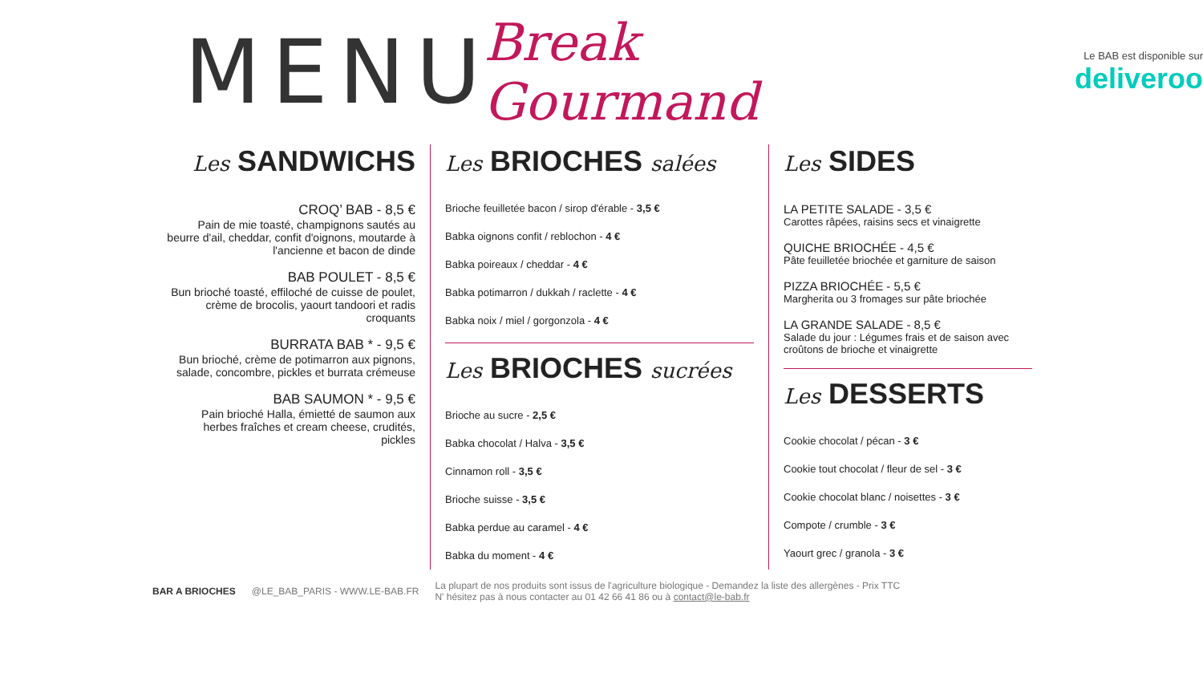MENU Break Gourmand
Le BAB est disponible sur
deliveroo
Les SANDWICHS
CROQ’ BAB - 8,5 €
Pain de mie toasté, champignons sautés au beurre d'ail, cheddar, confit d'oignons, moutarde à l'ancienne et bacon de dinde
BAB POULET - 8,5 €
Bun brioché toasté, effiloché de cuisse de poulet, crème de brocolis, yaourt tandoori et radis croquants
BURRATA BAB * - 9,5 €
Bun brioché, crème de potimarron aux pignons, salade, concombre, pickles et burrata crémeuse
BAB SAUMON * - 9,5 €
Pain brioché Halla, émietté de saumon aux herbes fraîches et cream cheese, crudités, pickles
Les BRIOCHES salées
Brioche feuilletée bacon / sirop d'érable - 3,5 €
Babka oignons confit / reblochon - 4 €
Babka poireaux / cheddar - 4 €
Babka potimarron / dukkah / raclette - 4 €
Babka noix / miel / gorgonzola - 4 €
Les BRIOCHES sucrées
Brioche au sucre - 2,5 €
Babka chocolat / Halva - 3,5 €
Cinnamon roll - 3,5 €
Brioche suisse - 3,5 €
Babka perdue au caramel - 4 €
Babka du moment - 4 €
Les SIDES
LA PETITE SALADE - 3,5 €
Carottes râpées, raisins secs et vinaigrette
QUICHE BRIOCHÉE - 4,5 €
Pâte feuilletée briochée et garniture de saison
PIZZA BRIOCHÉE - 5,5 €
Margherita ou 3 fromages sur pâte briochée
LA GRANDE SALADE - 8,5 €
Salade du jour : Légumes frais et de saison avec croûtons de brioche et vinaigrette
Les DESSERTS
Cookie chocolat / pécan - 3 €
Cookie tout chocolat / fleur de sel - 3 €
Cookie chocolat blanc / noisettes - 3 €
Compote / crumble - 3 €
Yaourt grec / granola - 3 €
BAR A BRIOCHES @LE_BAB_PARIS - WWW.LE-BAB.FR La plupart de nos produits sont issus de l'agriculture biologique - Demandez la liste des allergènes - Prix TTC
N' hésitez pas à nous contacter au 01 42 66 41 86 ou à contact@le-bab.fr